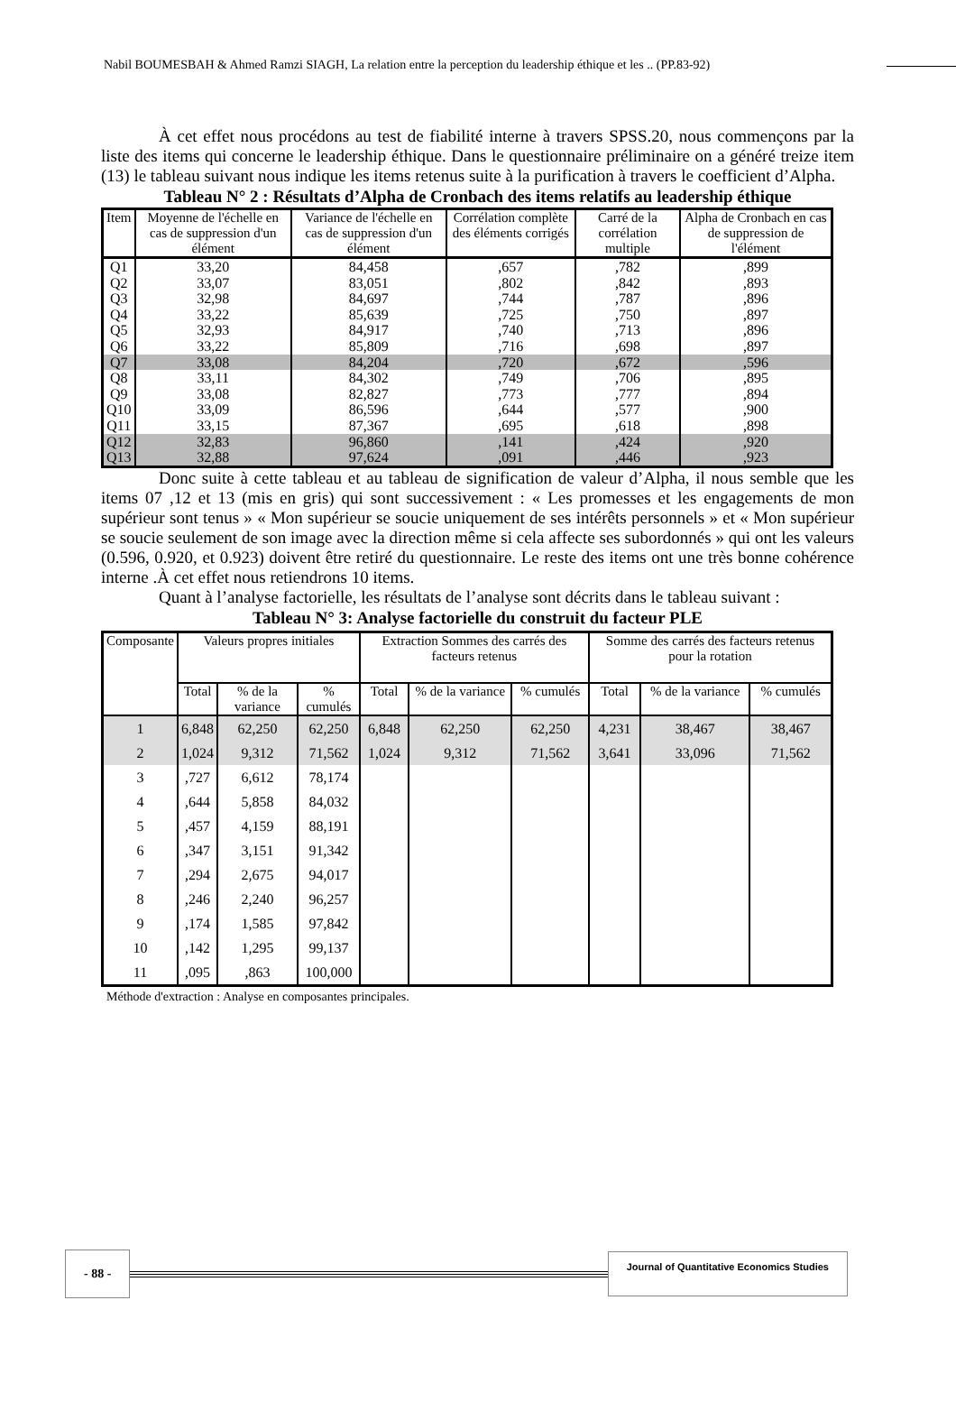Nabil BOUMESBAH & Ahmed Ramzi SIAGH, La relation entre la perception du leadership éthique et les .. (PP.83-92)
À cet effet nous procédons au test de fiabilité interne à travers SPSS.20, nous commençons par la liste des items qui concerne le leadership éthique. Dans le questionnaire préliminaire on a généré treize item (13) le tableau suivant nous indique les items retenus suite à la purification à travers le coefficient d’Alpha.
Tableau N° 2 : Résultats d’Alpha de Cronbach des items relatifs au leadership éthique
| Item | Moyenne de l'échelle en cas de suppression d'un élément | Variance de l'échelle en cas de suppression d'un élément | Corrélation complète des éléments corrigés | Carré de la corrélation multiple | Alpha de Cronbach en cas de suppression de l'élément |
| --- | --- | --- | --- | --- | --- |
| Q1 | 33,20 | 84,458 | ,657 | ,782 | ,899 |
| Q2 | 33,07 | 83,051 | ,802 | ,842 | ,893 |
| Q3 | 32,98 | 84,697 | ,744 | ,787 | ,896 |
| Q4 | 33,22 | 85,639 | ,725 | ,750 | ,897 |
| Q5 | 32,93 | 84,917 | ,740 | ,713 | ,896 |
| Q6 | 33,22 | 85,809 | ,716 | ,698 | ,897 |
| Q7 | 33,08 | 84,204 | ,720 | ,672 | ,596 |
| Q8 | 33,11 | 84,302 | ,749 | ,706 | ,895 |
| Q9 | 33,08 | 82,827 | ,773 | ,777 | ,894 |
| Q10 | 33,09 | 86,596 | ,644 | ,577 | ,900 |
| Q11 | 33,15 | 87,367 | ,695 | ,618 | ,898 |
| Q12 | 32,83 | 96,860 | ,141 | ,424 | ,920 |
| Q13 | 32,88 | 97,624 | ,091 | ,446 | ,923 |
Donc suite à cette tableau et au tableau de signification de valeur d’Alpha, il nous semble que les items 07 ,12 et 13 (mis en gris) qui sont successivement : « Les promesses et les engagements de mon supérieur sont tenus » « Mon supérieur se soucie uniquement de ses intérêts personnels » et « Mon supérieur se soucie seulement de son image avec la direction même si cela affecte ses subordonnés » qui ont les valeurs (0.596, 0.920, et 0.923) doivent être retiré du questionnaire. Le reste des items ont une très bonne cohérence interne .À cet effet nous retiendrons 10 items.
Quant à l’analyse factorielle, les résultats de l’analyse sont décrits dans le tableau suivant :
Tableau N° 3: Analyse factorielle du construit du facteur PLE
| Composante | Valeurs propres initiales | | | Extraction Sommes des carrés des facteurs retenus | | | Somme des carrés des facteurs retenus pour la rotation | | |
| --- | --- | --- | --- | --- | --- | --- | --- | --- | --- |
| | Total | % de la variance | % cumulés | Total | % de la variance | % cumulés | Total | % de la variance | % cumulés |
| 1 | 6,848 | 62,250 | 62,250 | 6,848 | 62,250 | 62,250 | 4,231 | 38,467 | 38,467 |
| 2 | 1,024 | 9,312 | 71,562 | 1,024 | 9,312 | 71,562 | 3,641 | 33,096 | 71,562 |
| 3 | ,727 | 6,612 | 78,174 | | | | | | |
| 4 | ,644 | 5,858 | 84,032 | | | | | | |
| 5 | ,457 | 4,159 | 88,191 | | | | | | |
| 6 | ,347 | 3,151 | 91,342 | | | | | | |
| 7 | ,294 | 2,675 | 94,017 | | | | | | |
| 8 | ,246 | 2,240 | 96,257 | | | | | | |
| 9 | ,174 | 1,585 | 97,842 | | | | | | |
| 10 | ,142 | 1,295 | 99,137 | | | | | | |
| 11 | ,095 | ,863 | 100,000 | | | | | | |
Méthode d'extraction : Analyse en composantes principales.
- 88 - Journal of Quantitative Economics Studies